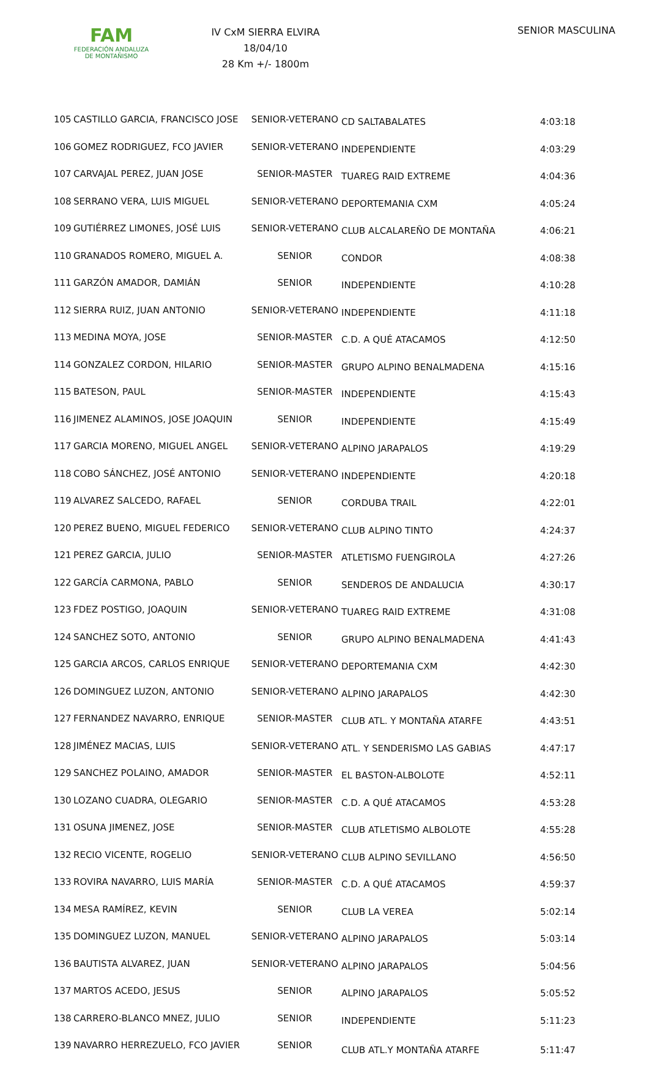FAM
FEDERACIÓN ANDALUZA
DE MONTAÑISMO
IV CxM SIERRA ELVIRA
18/04/10
28 Km +/- 1800m
SENIOR MASCULINA
| 105 | CASTILLO GARCIA, FRANCISCO JOSE | SENIOR-VETERANO | CD SALTABALATES | 4:03:18 |
| 106 | GOMEZ RODRIGUEZ, FCO JAVIER | SENIOR-VETERANO | INDEPENDIENTE | 4:03:29 |
| 107 | CARVAJAL PEREZ, JUAN JOSE | SENIOR-MASTER | TUAREG RAID EXTREME | 4:04:36 |
| 108 | SERRANO VERA, LUIS MIGUEL | SENIOR-VETERANO | DEPORTEMANIA CXM | 4:05:24 |
| 109 | GUTIÉRREZ LIMONES, JOSÉ LUIS | SENIOR-VETERANO | CLUB ALCALAREÑO DE MONTAÑA | 4:06:21 |
| 110 | GRANADOS ROMERO, MIGUEL A. | SENIOR | CONDOR | 4:08:38 |
| 111 | GARZÓN AMADOR, DAMIÁN | SENIOR | INDEPENDIENTE | 4:10:28 |
| 112 | SIERRA RUIZ, JUAN ANTONIO | SENIOR-VETERANO | INDEPENDIENTE | 4:11:18 |
| 113 | MEDINA MOYA, JOSE | SENIOR-MASTER | C.D. A QUÉ ATACAMOS | 4:12:50 |
| 114 | GONZALEZ CORDON, HILARIO | SENIOR-MASTER | GRUPO ALPINO BENALMADENA | 4:15:16 |
| 115 | BATESON, PAUL | SENIOR-MASTER | INDEPENDIENTE | 4:15:43 |
| 116 | JIMENEZ ALAMINOS, JOSE JOAQUIN | SENIOR | INDEPENDIENTE | 4:15:49 |
| 117 | GARCIA MORENO, MIGUEL ANGEL | SENIOR-VETERANO | ALPINO JARAPALOS | 4:19:29 |
| 118 | COBO SÁNCHEZ, JOSÉ ANTONIO | SENIOR-VETERANO | INDEPENDIENTE | 4:20:18 |
| 119 | ALVAREZ SALCEDO, RAFAEL | SENIOR | CORDUBA TRAIL | 4:22:01 |
| 120 | PEREZ BUENO, MIGUEL FEDERICO | SENIOR-VETERANO | CLUB ALPINO TINTO | 4:24:37 |
| 121 | PEREZ GARCIA, JULIO | SENIOR-MASTER | ATLETISMO FUENGIROLA | 4:27:26 |
| 122 | GARCÍA CARMONA, PABLO | SENIOR | SENDEROS DE ANDALUCIA | 4:30:17 |
| 123 | FDEZ POSTIGO, JOAQUIN | SENIOR-VETERANO | TUAREG RAID EXTREME | 4:31:08 |
| 124 | SANCHEZ SOTO, ANTONIO | SENIOR | GRUPO ALPINO BENALMADENA | 4:41:43 |
| 125 | GARCIA ARCOS, CARLOS ENRIQUE | SENIOR-VETERANO | DEPORTEMANIA CXM | 4:42:30 |
| 126 | DOMINGUEZ LUZON, ANTONIO | SENIOR-VETERANO | ALPINO JARAPALOS | 4:42:30 |
| 127 | FERNANDEZ NAVARRO, ENRIQUE | SENIOR-MASTER | CLUB ATL. Y MONTAÑA ATARFE | 4:43:51 |
| 128 | JIMÉNEZ MACIAS, LUIS | SENIOR-VETERANO | ATL. Y SENDERISMO LAS GABIAS | 4:47:17 |
| 129 | SANCHEZ POLAINO, AMADOR | SENIOR-MASTER | EL BASTON-ALBOLOTE | 4:52:11 |
| 130 | LOZANO CUADRA, OLEGARIO | SENIOR-MASTER | C.D. A QUÉ ATACAMOS | 4:53:28 |
| 131 | OSUNA JIMENEZ, JOSE | SENIOR-MASTER | CLUB ATLETISMO ALBOLOTE | 4:55:28 |
| 132 | RECIO VICENTE, ROGELIO | SENIOR-VETERANO | CLUB ALPINO SEVILLANO | 4:56:50 |
| 133 | ROVIRA NAVARRO, LUIS MARÍA | SENIOR-MASTER | C.D. A QUÉ ATACAMOS | 4:59:37 |
| 134 | MESA RAMÍREZ, KEVIN | SENIOR | CLUB LA VEREA | 5:02:14 |
| 135 | DOMINGUEZ LUZON, MANUEL | SENIOR-VETERANO | ALPINO JARAPALOS | 5:03:14 |
| 136 | BAUTISTA ALVAREZ, JUAN | SENIOR-VETERANO | ALPINO JARAPALOS | 5:04:56 |
| 137 | MARTOS ACEDO, JESUS | SENIOR | ALPINO JARAPALOS | 5:05:52 |
| 138 | CARRERO-BLANCO MNEZ, JULIO | SENIOR | INDEPENDIENTE | 5:11:23 |
| 139 | NAVARRO HERREZUELO, FCO JAVIER | SENIOR | CLUB ATL.Y MONTAÑA ATARFE | 5:11:47 |